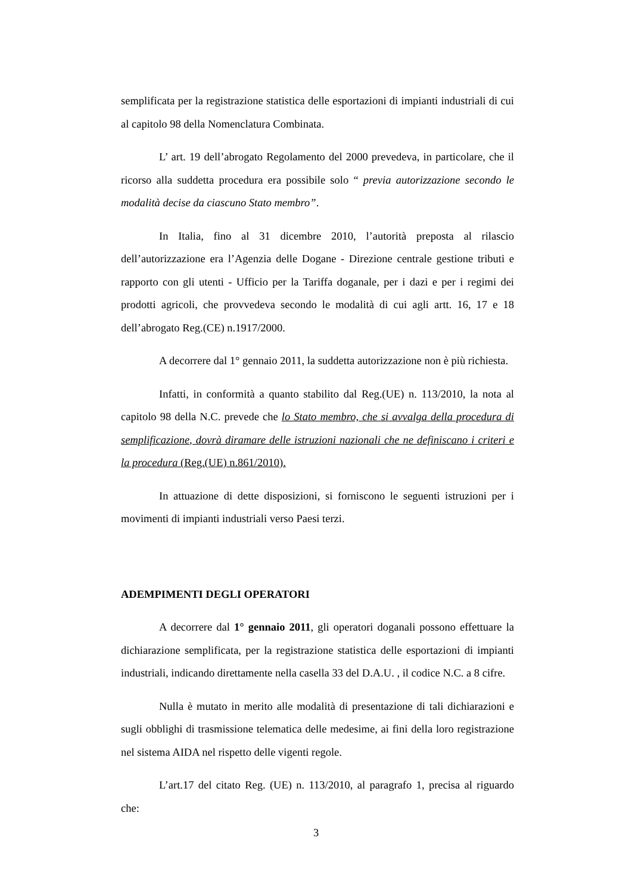semplificata per la registrazione statistica delle esportazioni di impianti industriali di cui al capitolo 98 della Nomenclatura Combinata.
L’ art. 19 dell’abrogato Regolamento del 2000 prevedeva, in particolare, che il ricorso alla suddetta procedura era possibile solo “ previa autorizzazione secondo le modalità decise da ciascuno Stato membro”.
In Italia, fino al 31 dicembre 2010, l’autorità preposta al rilascio dell’autorizzazione era l’Agenzia delle Dogane - Direzione centrale gestione tributi e rapporto con gli utenti - Ufficio per la Tariffa doganale, per i dazi e per i regimi dei prodotti agricoli, che provvedeva secondo le modalità di cui agli artt. 16, 17 e 18 dell’abrogato Reg.(CE) n.1917/2000.
A decorrere dal 1° gennaio 2011, la suddetta autorizzazione non è più richiesta.
Infatti, in conformità a quanto stabilito dal Reg.(UE) n. 113/2010, la nota al capitolo 98 della N.C. prevede che lo Stato membro, che si avvalga della procedura di semplificazione, dovrà diramare delle istruzioni nazionali che ne definiscano i criteri e la procedura (Reg.(UE) n.861/2010).
In attuazione di dette disposizioni, si forniscono le seguenti istruzioni per i movimenti di impianti industriali verso Paesi terzi.
ADEMPIMENTI DEGLI OPERATORI
A decorrere dal 1° gennaio 2011, gli operatori doganali possono effettuare la dichiarazione semplificata, per la registrazione statistica delle esportazioni di impianti industriali, indicando direttamente nella casella 33 del D.A.U. , il codice N.C. a 8 cifre.
Nulla è mutato in merito alle modalità di presentazione di tali dichiarazioni e sugli obblighi di trasmissione telematica delle medesime, ai fini della loro registrazione nel sistema AIDA nel rispetto delle vigenti regole.
L’art.17 del citato Reg. (UE) n. 113/2010, al paragrafo 1, precisa al riguardo che:
3